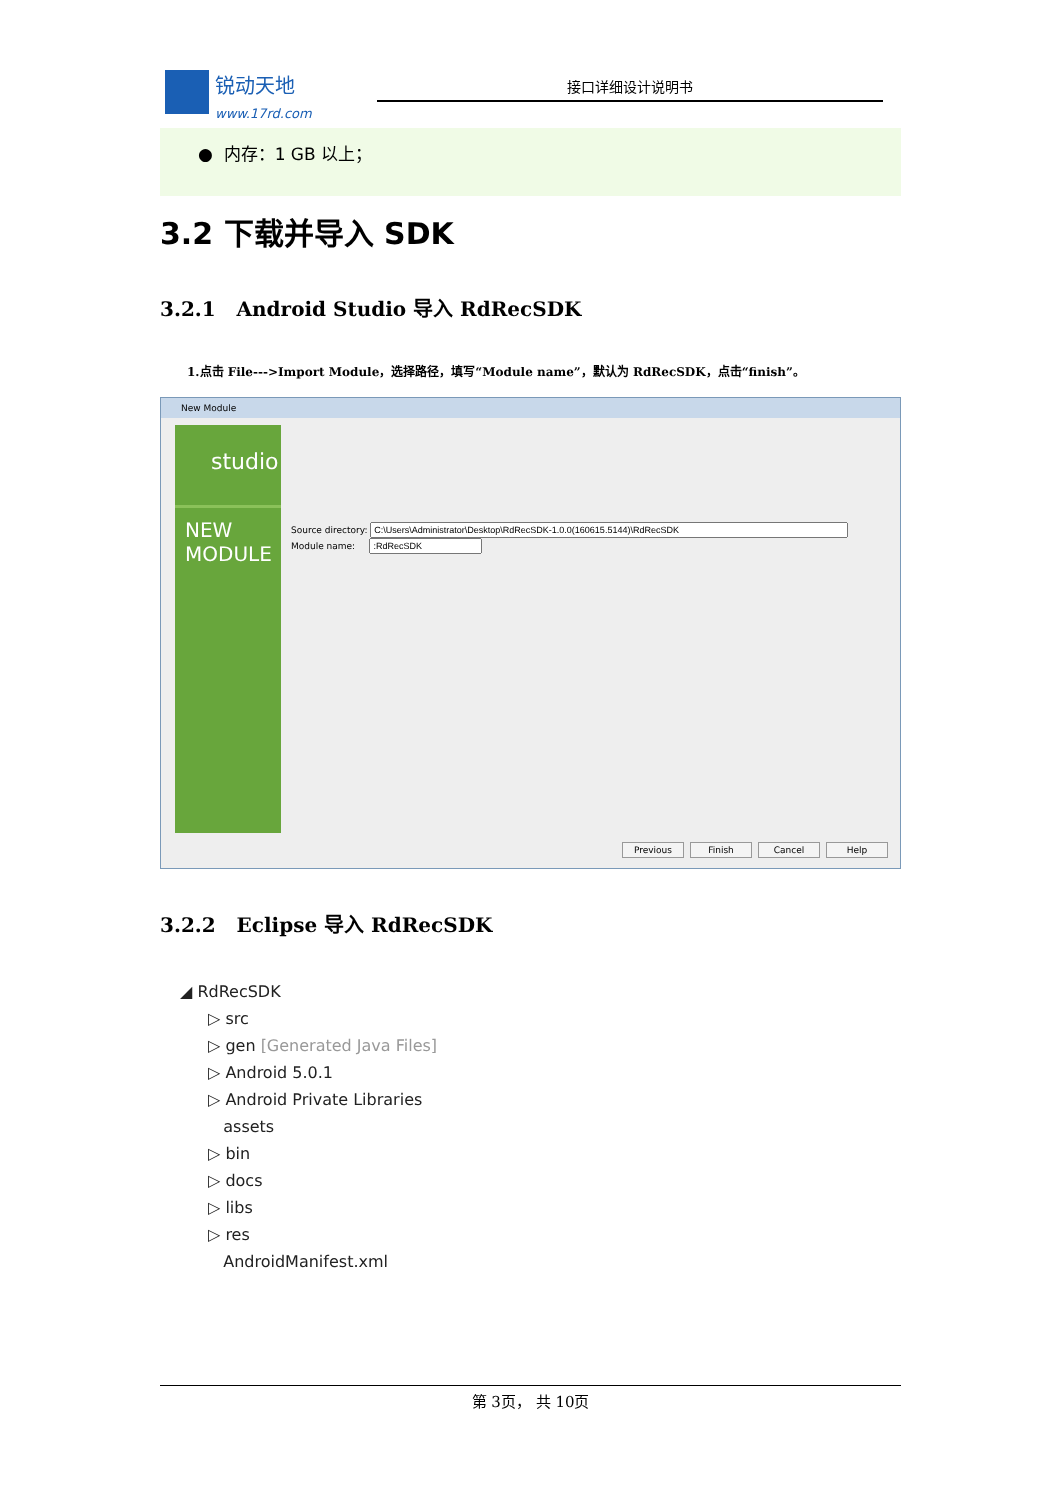锐动天地
www.17rd.com
接口详细设计说明书
● 内存：1 GB 以上；
3.2 下载并导入 SDK
3.2.1 Android Studio 导入 RdRecSDK
1.点击 File--->Import Module，选择路径，填写“Module name”，默认为 RdRecSDK，点击“finish”。
New Module
studio
NEW
MODULE
Source directory:
Module name:
Previous Finish Cancel Help
3.2.2 Eclipse 导入 RdRecSDK
◢ RdRecSDK
▷ src
▷ gen [Generated Java Files]
▷ Android 5.0.1
▷ Android Private Libraries
assets
▷ bin
▷ docs
▷ libs
▷ res
AndroidManifest.xml
第 3页， 共 10页